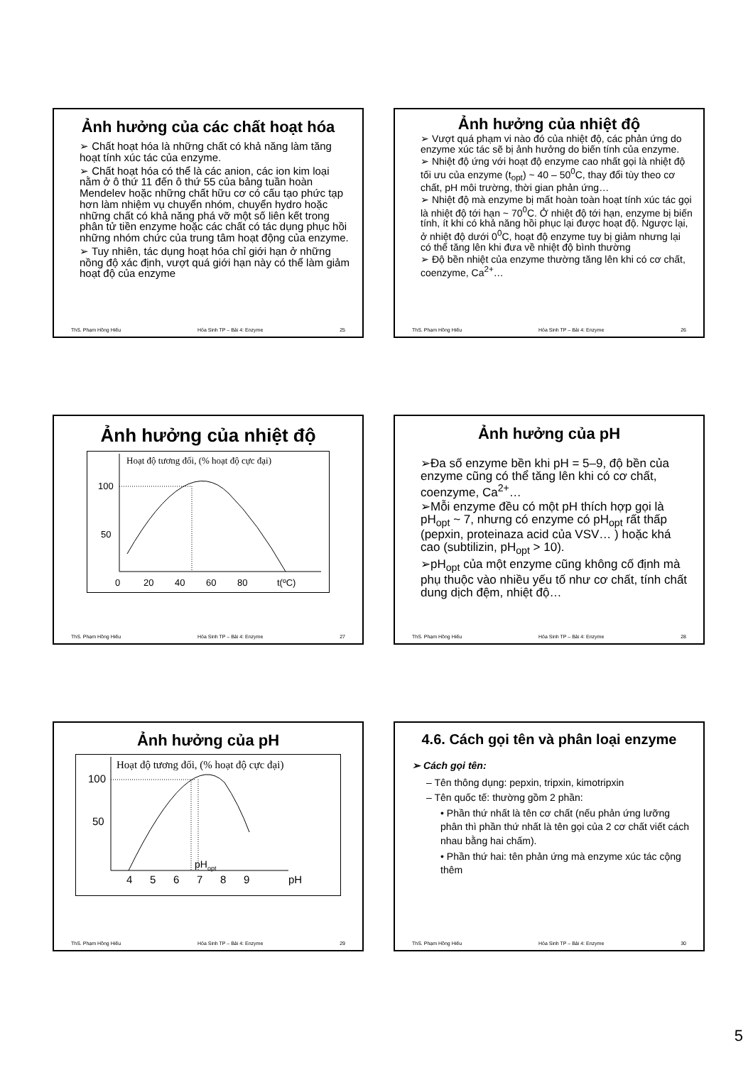Ảnh hưởng của các chất hoạt hóa
➢ Chất hoạt hóa là những chất có khả năng làm tăng hoạt tính xúc tác của enzyme.
➢ Chất hoạt hóa có thể là các anion, các ion kim loại nằm ở ô thứ 11 đến ô thứ 55 của bảng tuần hoàn Mendelev hoặc những chất hữu cơ có cấu tạo phức tạp hơn làm nhiệm vụ chuyển nhóm, chuyển hydro hoặc những chất có khả năng phá vỡ một số liên kết trong phân tử tiền enzyme hoặc các chất có tác dụng phục hồi những nhóm chức của trung tâm hoạt động của enzyme.
➢ Tuy nhiên, tác dụng hoạt hóa chỉ giới hạn ở những nồng độ xác định, vượt quá giới hạn này có thể làm giảm hoạt độ của enzyme
ThS. Phạm Hồng Hiếu Hóa Sinh TP – Bài 4: Enzyme 25
Ảnh hưởng của nhiệt độ
➢ Vượt quá phạm vi nào đó của nhiệt độ, các phản ứng do enzyme xúc tác sẽ bị ảnh hưởng do biến tính của enzyme.
➢ Nhiệt độ ứng với hoạt độ enzyme cao nhất gọi là nhiệt độ tối ưu của enzyme (t<sub>opt</sub>) ~ 40 – 50<sup>0</sup>C, thay đổi tùy theo cơ chất, pH môi trường, thời gian phản ứng…
➢ Nhiệt độ mà enzyme bị mất hoàn toàn hoạt tính xúc tác gọi là nhiệt độ tới hạn ~ 70<sup>0</sup>C. Ở nhiệt độ tới hạn, enzyme bị biến tính, ít khi có khả năng hồi phục lại được hoạt độ. Ngược lại, ở nhiệt độ dưới 0<sup>0</sup>C, hoạt độ enzyme tuy bị giảm nhưng lại có thể tăng lên khi đưa về nhiệt độ bình thường
➢ Độ bền nhiệt của enzyme thường tăng lên khi có cơ chất, coenzyme, Ca<sup>2+</sup>…
ThS. Phạm Hồng Hiếu Hóa Sinh TP – Bài 4: Enzyme 26
Ảnh hưởng của nhiệt độ
Hoạt độ tương đối, (% hoạt độ cực đại)
100
50
0
20
40
60
80
t(ºC)
ThS. Phạm Hồng Hiếu Hóa Sinh TP – Bài 4: Enzyme 27
Ảnh hưởng của pH
➢Đa số enzyme bền khi pH = 5–9, độ bền của enzyme cũng có thể tăng lên khi có cơ chất, coenzyme, Ca<sup>2+</sup>…
➢Mỗi enzyme đều có một pH thích hợp gọi là pH<sub>opt</sub> ~ 7, nhưng có enzyme có pH<sub>opt</sub> rất thấp (pepxin, proteinaza acid của VSV… ) hoặc khá cao (subtilizin, pH<sub>opt</sub> > 10).
➢pH<sub>opt</sub> của một enzyme cũng không cố định mà phụ thuộc vào nhiều yếu tố như cơ chất, tính chất dung dịch đệm, nhiệt độ…
ThS. Phạm Hồng Hiếu Hóa Sinh TP – Bài 4: Enzyme 28
Ảnh hưởng của pH
Hoạt độ tương đối, (% hoạt độ cực đại)
100
50
pHopt
4
5
6
7
8
9
pH
ThS. Phạm Hồng Hiếu Hóa Sinh TP – Bài 4: Enzyme 29
4.6. Cách gọi tên và phân loại enzyme
➢ Cách gọi tên:
– Tên thông dụng: pepxin, tripxin, kimotripxin
– Tên quốc tế: thường gồm 2 phần:
• Phần thứ nhất là tên cơ chất (nếu phản ứng lưỡng phân thì phần thứ nhất là tên gọi của 2 cơ chất viết cách nhau bằng hai chấm).
• Phần thứ hai: tên phản ứng mà enzyme xúc tác cộng thêm
ThS. Phạm Hồng Hiếu Hóa Sinh TP – Bài 4: Enzyme 30
5